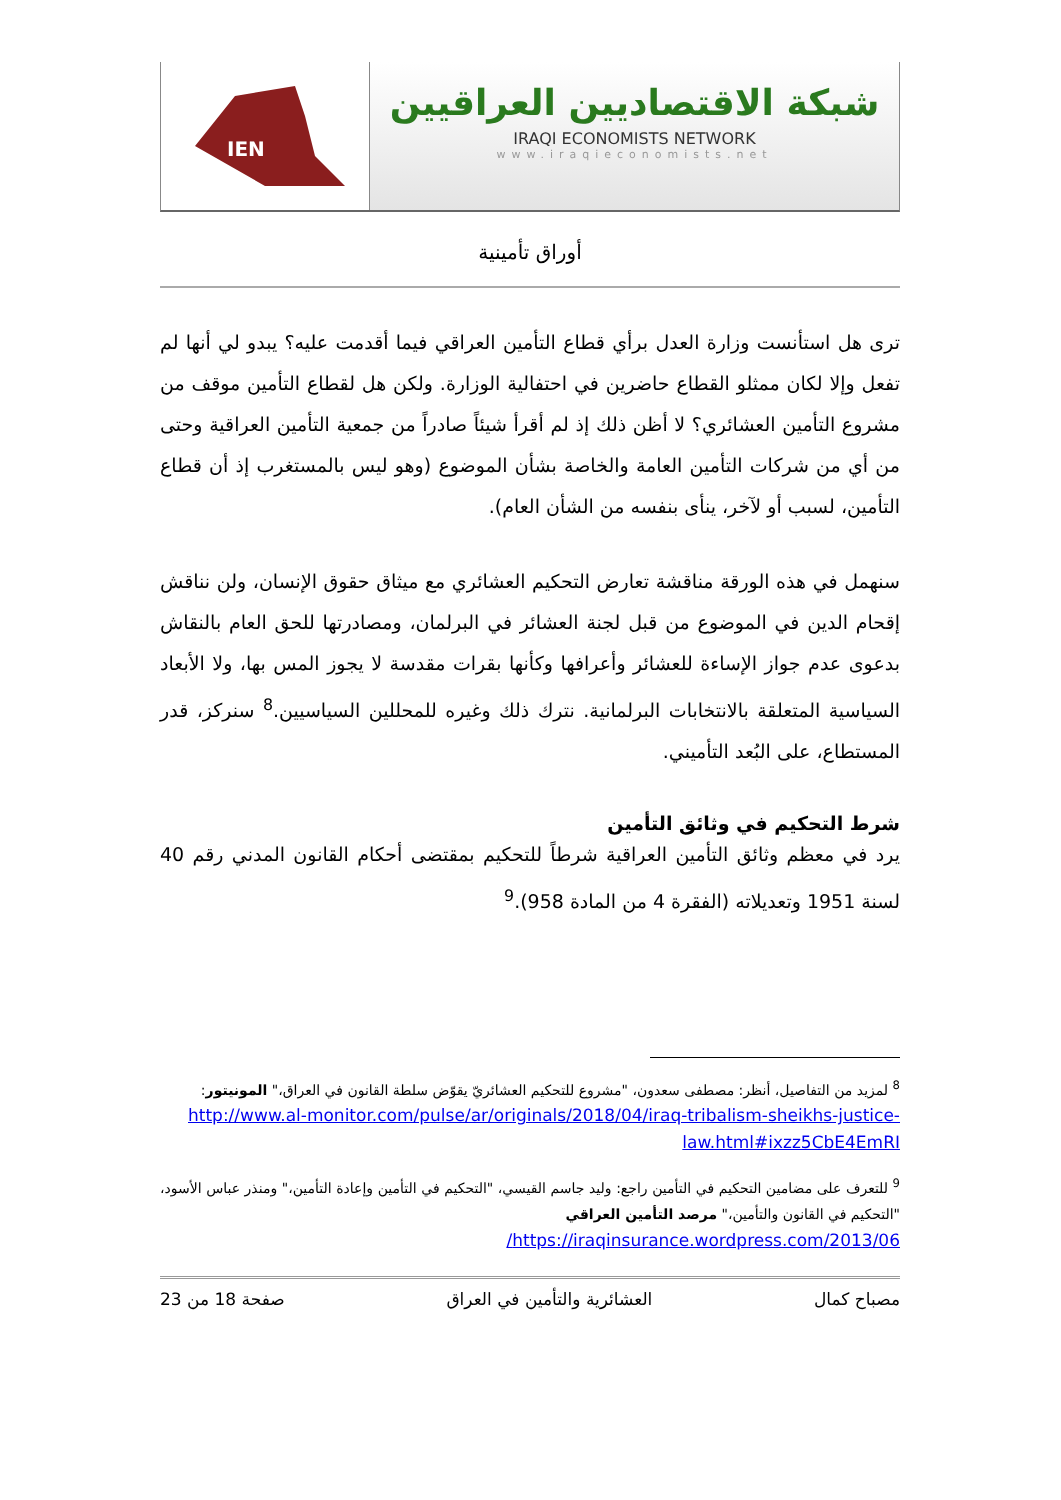IEN
شبكة الاقتصاديين العراقيين
IRAQI ECONOMISTS NETWORK
www.iraqieconomists.net
أوراق تأمينية
ترى هل استأنست وزارة العدل برأي قطاع التأمين العراقي فيما أقدمت عليه؟ يبدو لي أنها لم تفعل وإلا لكان ممثلو القطاع حاضرين في احتفالية الوزارة. ولكن هل لقطاع التأمين موقف من مشروع التأمين العشائري؟ لا أظن ذلك إذ لم أقرأ شيئاً صادراً من جمعية التأمين العراقية وحتى من أي من شركات التأمين العامة والخاصة بشأن الموضوع (وهو ليس بالمستغرب إذ أن قطاع التأمين، لسبب أو لآخر، ينأى بنفسه من الشأن العام).
سنهمل في هذه الورقة مناقشة تعارض التحكيم العشائري مع ميثاق حقوق الإنسان، ولن نناقش إقحام الدين في الموضوع من قبل لجنة العشائر في البرلمان، ومصادرتها للحق العام بالنقاش بدعوى عدم جواز الإساءة للعشائر وأعرافها وكأنها بقرات مقدسة لا يجوز المس بها، ولا الأبعاد السياسية المتعلقة بالانتخابات البرلمانية. نترك ذلك وغيره للمحللين السياسيين.<sup>8</sup> سنركز، قدر المستطاع، على البُعد التأميني.
شرط التحكيم في وثائق التأمين
يرد في معظم وثائق التأمين العراقية شرطاً للتحكيم بمقتضى أحكام القانون المدني رقم 40 لسنة 1951 وتعديلاته (الفقرة 4 من المادة 958).<sup>9</sup>
<sup>8</sup> لمزيد من التفاصيل، أنظر: مصطفى سعدون، "مشروع للتحكيم العشائريّ يقوّض سلطة القانون في العراق،" المونيتور:
http://www.al-monitor.com/pulse/ar/originals/2018/04/iraq-tribalism-sheikhs-justice-law.html#ixzz5CbE4EmRI
<sup>9</sup> للتعرف على مضامين التحكيم في التأمين راجع: وليد جاسم القيسي، "التحكيم في التأمين وإعادة التأمين،" ومنذر عباس الأسود، "التحكيم في القانون والتأمين،" مرصد التأمين العراقي
https://iraqinsurance.wordpress.com/2013/06/
مصباح كمال العشائرية والتأمين في العراق صفحة 18 من 23